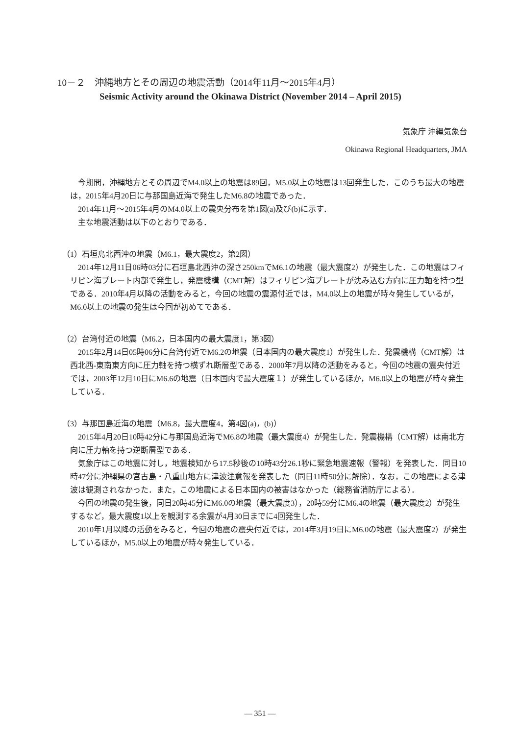10－２　沖縄地方とその周辺の地震活動（2014年11月～2015年4月）
Seismic Activity around the Okinawa District (November 2014 – April 2015)
気象庁 沖縄気象台
Okinawa Regional Headquarters, JMA
今期間，沖縄地方とその周辺でM4.0以上の地震は89回，M5.0以上の地震は13回発生した．このうち最大の地震は，2015年4月20日に与那国島近海で発生したM6.8の地震であった．
2014年11月～2015年4月のM4.0以上の震央分布を第1図(a)及び(b)に示す．
主な地震活動は以下のとおりである．
（1）石垣島北西沖の地震（M6.1，最大震度2，第2図）
2014年12月11日06時03分に石垣島北西沖の深さ250kmでM6.1の地震（最大震度2）が発生した．この地震はフィリピン海プレート内部で発生し，発震機構（CMT解）はフィリピン海プレートが沈み込む方向に圧力軸を持つ型である．2010年4月以降の活動をみると，今回の地震の震源付近では，M4.0以上の地震が時々発生しているが，M6.0以上の地震の発生は今回が初めてである．
（2）台湾付近の地震（M6.2，日本国内の最大震度1，第3図）
2015年2月14日05時06分に台湾付近でM6.2の地震（日本国内の最大震度1）が発生した．発震機構（CMT解）は西北西-東南東方向に圧力軸を持つ横ずれ断層型である．2000年7月以降の活動をみると，今回の地震の震央付近では，2003年12月10日にM6.6の地震（日本国内で最大震度１）が発生しているほか，M6.0以上の地震が時々発生している．
（3）与那国島近海の地震（M6.8，最大震度4，第4図(a)，(b)）
2015年4月20日10時42分に与那国島近海でM6.8の地震（最大震度4）が発生した．発震機構（CMT解）は南北方向に圧力軸を持つ逆断層型である．
気象庁はこの地震に対し，地震検知から17.5秒後の10時43分26.1秒に緊急地震速報（警報）を発表した．同日10時47分に沖縄県の宮古島・八重山地方に津波注意報を発表した（同日11時50分に解除）．なお，この地震による津波は観測されなかった．また，この地震による日本国内の被害はなかった（総務省消防庁による）．
今回の地震の発生後，同日20時45分にM6.0の地震（最大震度3），20時59分にM6.4の地震（最大震度2）が発生するなど，最大震度1以上を観測する余震が4月30日までに4回発生した．
2010年1月以降の活動をみると，今回の地震の震央付近では，2014年3月19日にM6.0の地震（最大震度2）が発生しているほか，M5.0以上の地震が時々発生している．
― 351 ―